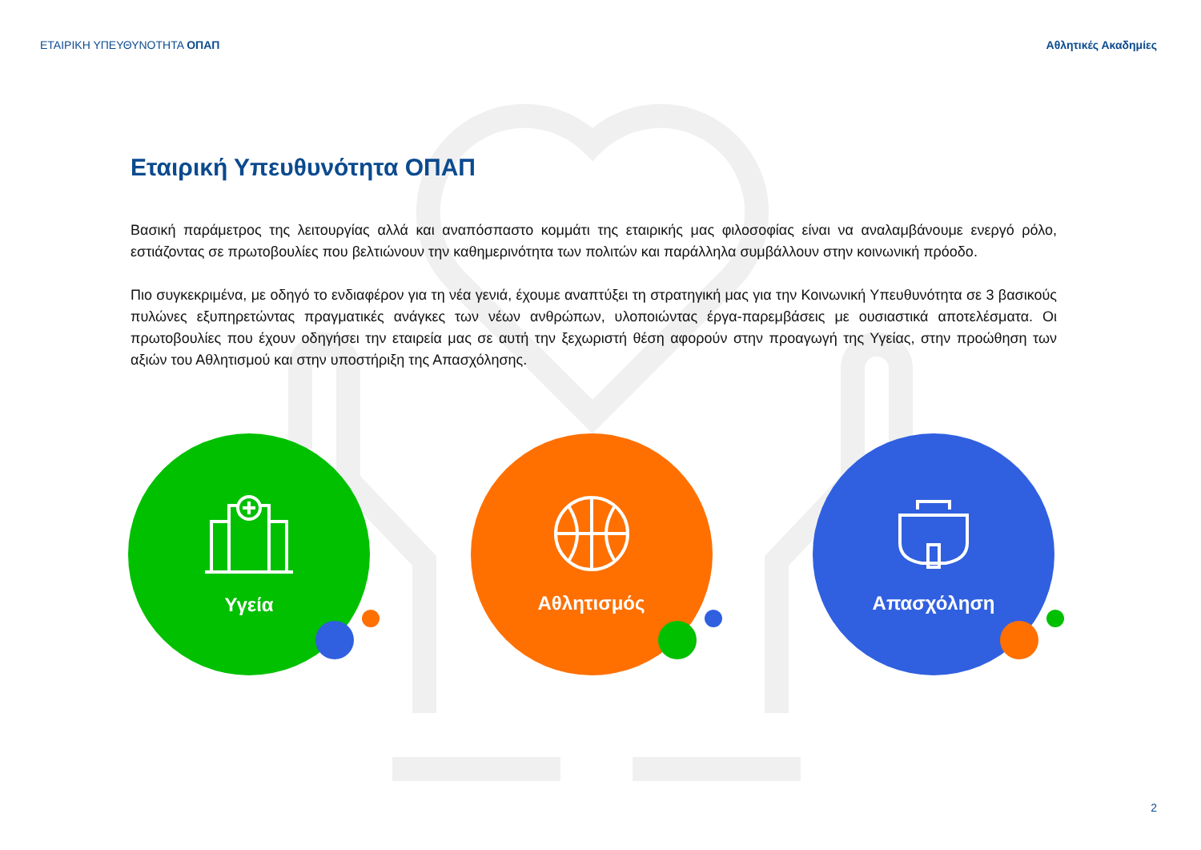ΕΤΑΙΡΙΚΗ ΥΠΕΥΘΥΝΟΤΗΤΑ ΟΠΑΠ Αθλητικές Ακαδημίες
Εταιρική Υπευθυνότητα ΟΠΑΠ
Βασική παράμετρος της λειτουργίας αλλά και αναπόσπαστο κομμάτι της εταιρικής μας φιλοσοφίας είναι να αναλαμβάνουμε ενεργό ρόλο, εστιάζοντας σε πρωτοβουλίες που βελτιώνουν την καθημερινότητα των πολιτών και παράλληλα συμβάλλουν στην κοινωνική πρόοδο.
Πιο συγκεκριμένα, με οδηγό το ενδιαφέρον για τη νέα γενιά, έχουμε αναπτύξει τη στρατηγική μας για την Κοινωνική Υπευθυνότητα σε 3 βασικούς πυλώνες εξυπηρετώντας πραγματικές ανάγκες των νέων ανθρώπων, υλοποιώντας έργα-παρεμβάσεις με ουσιαστικά αποτελέσματα. Οι πρωτοβουλίες που έχουν οδηγήσει την εταιρεία μας σε αυτή την ξεχωριστή θέση αφορούν στην προαγωγή της Υγείας, στην προώθηση των αξιών του Αθλητισμού και στην υποστήριξη της Απασχόλησης.
Υγεία Αθλητισμός Απασχόληση
2